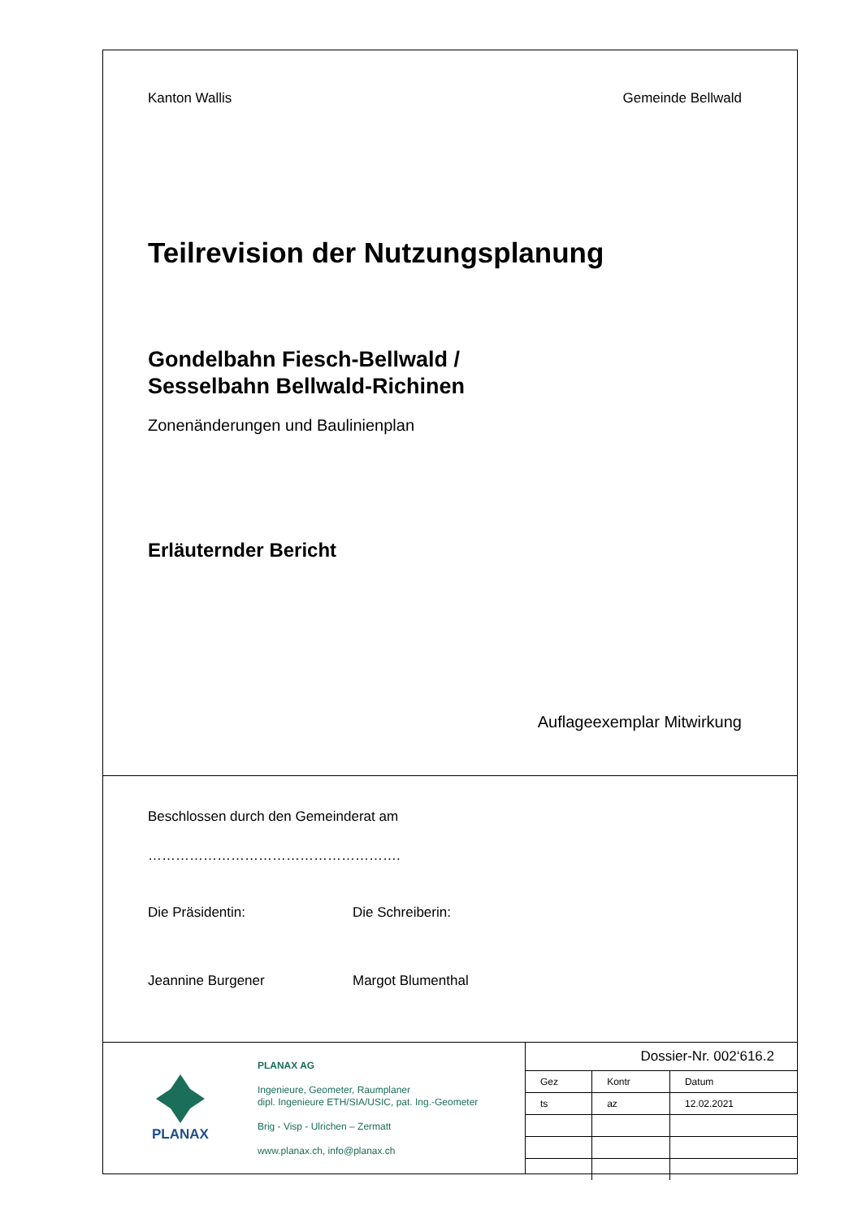Kanton Wallis Gemeinde Bellwald
Teilrevision der Nutzungsplanung
Gondelbahn Fiesch-Bellwald /
Sesselbahn Bellwald-Richinen
Zonenänderungen und Baulinienplan
Erläuternder Bericht
Auflageexemplar Mitwirkung
Beschlossen durch den Gemeinderat am
……………………………………………….
Die Präsidentin: Die Schreiberin:
Jeannine Burgener Margot Blumenthal
PLANAX
PLANAX AG
Ingenieure, Geometer, Raumplaner
dipl. Ingenieure ETH/SIA/USIC, pat. Ing.-Geometer
Brig - Visp - Ulrichen – Zermatt
www.planax.ch, info@planax.ch
Dossier-Nr. 002‘616.2
| Gez | Kontr | Datum |
| ts | az | 12.02.2021 |